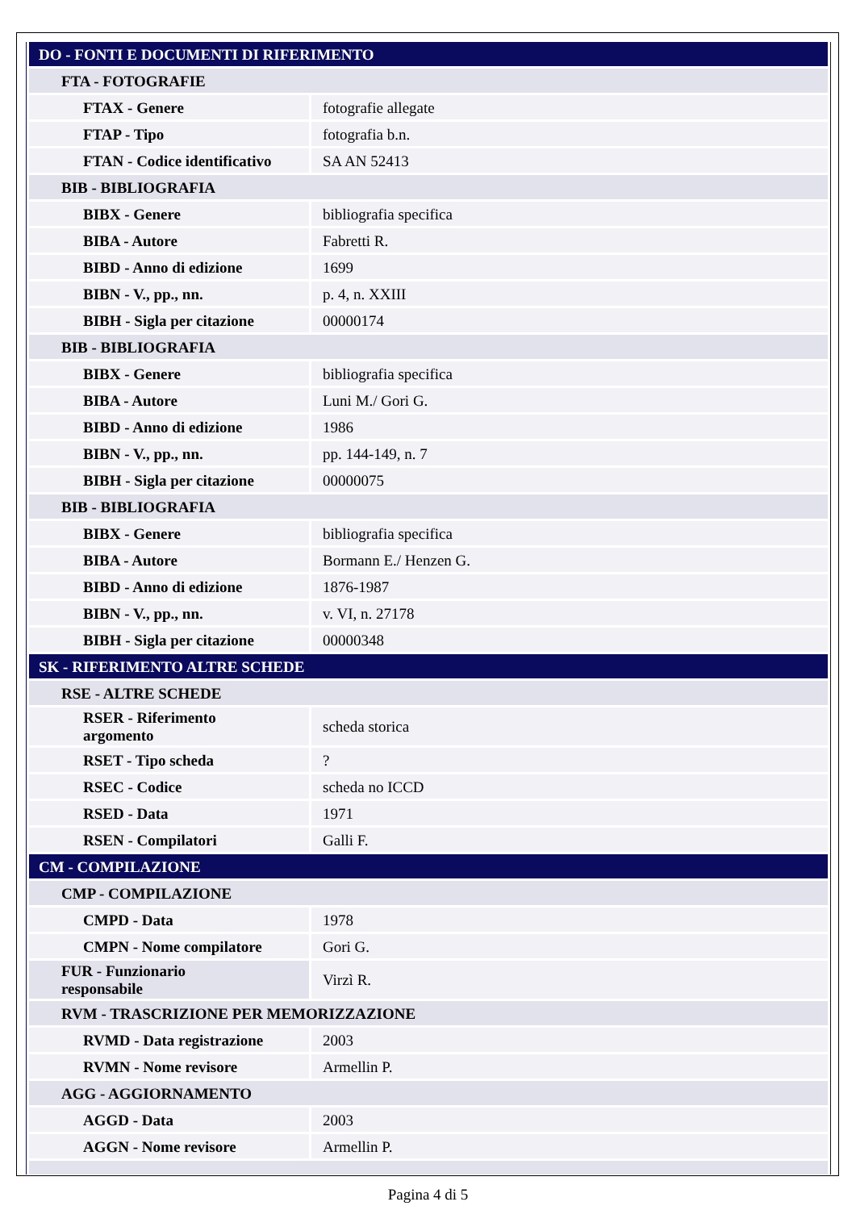| DO - FONTI E DOCUMENTI DI RIFERIMENTO | |
| FTA - FOTOGRAFIE | |
| FTAX - Genere | fotografie allegate |
| FTAP - Tipo | fotografia b.n. |
| FTAN - Codice identificativo | SA AN 52413 |
| BIB - BIBLIOGRAFIA | |
| BIBX - Genere | bibliografia specifica |
| BIBA - Autore | Fabretti R. |
| BIBD - Anno di edizione | 1699 |
| BIBN - V., pp., nn. | p. 4, n. XXIII |
| BIBH - Sigla per citazione | 00000174 |
| BIB - BIBLIOGRAFIA | |
| BIBX - Genere | bibliografia specifica |
| BIBA - Autore | Luni M./ Gori G. |
| BIBD - Anno di edizione | 1986 |
| BIBN - V., pp., nn. | pp. 144-149, n. 7 |
| BIBH - Sigla per citazione | 00000075 |
| BIB - BIBLIOGRAFIA | |
| BIBX - Genere | bibliografia specifica |
| BIBA - Autore | Bormann E./ Henzen G. |
| BIBD - Anno di edizione | 1876-1987 |
| BIBN - V., pp., nn. | v. VI, n. 27178 |
| BIBH - Sigla per citazione | 00000348 |
| SK - RIFERIMENTO ALTRE SCHEDE | |
| RSE - ALTRE SCHEDE | |
| RSER - Riferimento argomento | scheda storica |
| RSET - Tipo scheda | ? |
| RSEC - Codice | scheda no ICCD |
| RSED - Data | 1971 |
| RSEN - Compilatori | Galli F. |
| CM - COMPILAZIONE | |
| CMP - COMPILAZIONE | |
| CMPD - Data | 1978 |
| CMPN - Nome compilatore | Gori G. |
| FUR - Funzionario responsabile | Virzì R. |
| RVM - TRASCRIZIONE PER MEMORIZZAZIONE | |
| RVMD - Data registrazione | 2003 |
| RVMN - Nome revisore | Armellin P. |
| AGG - AGGIORNAMENTO | |
| AGGD - Data | 2003 |
| AGGN - Nome revisore | Armellin P. |
Pagina 4 di 5